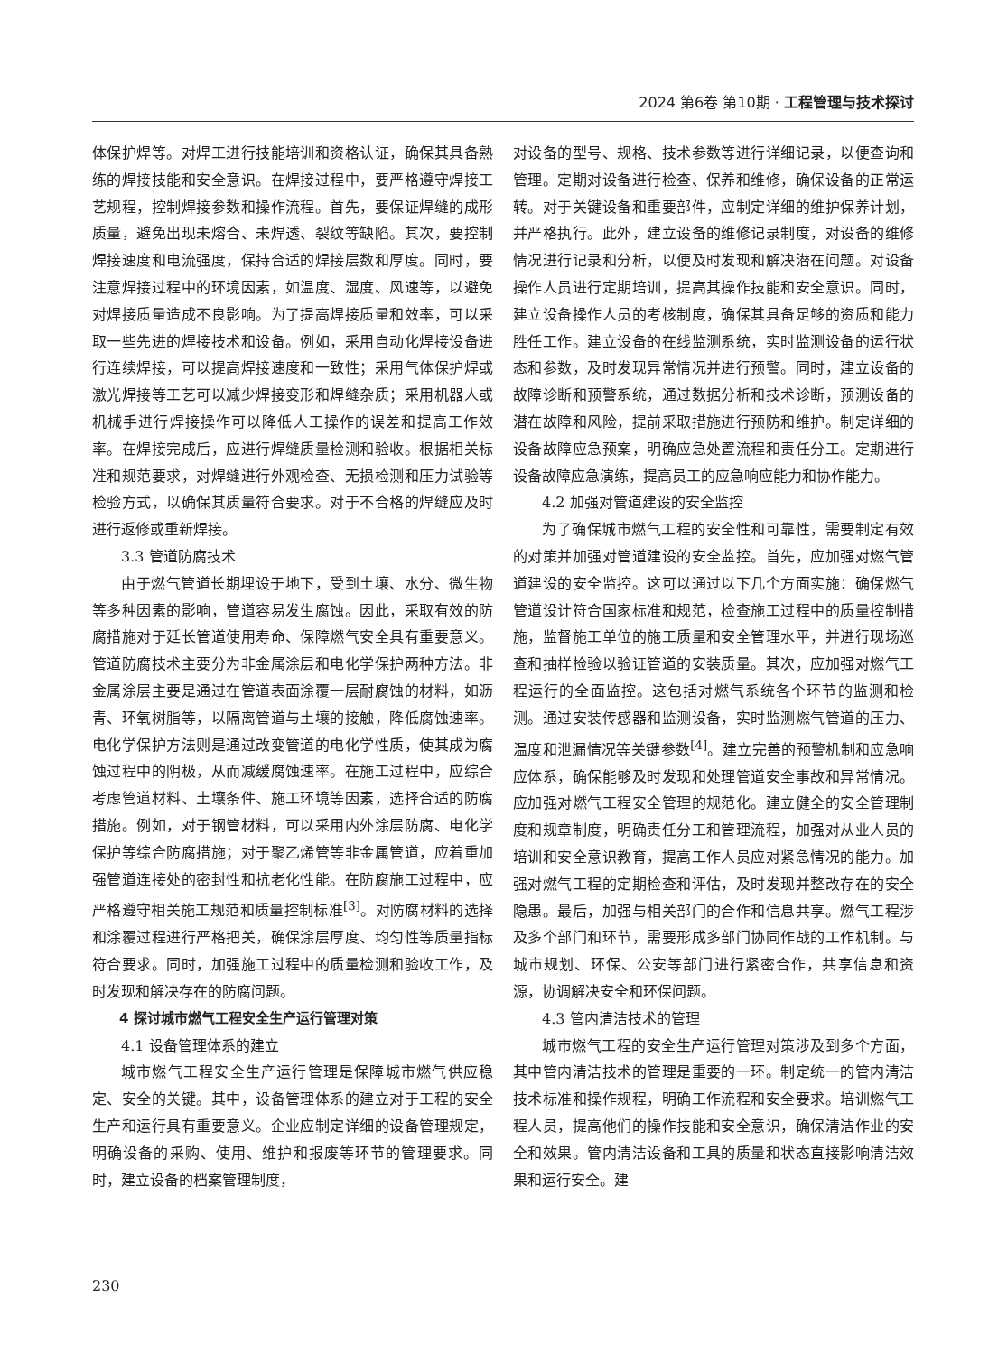2024 第6卷 第10期 · 工程管理与技术探讨
体保护焊等。对焊工进行技能培训和资格认证，确保其具备熟练的焊接技能和安全意识。在焊接过程中，要严格遵守焊接工艺规程，控制焊接参数和操作流程。首先，要保证焊缝的成形质量，避免出现未熔合、未焊透、裂纹等缺陷。其次，要控制焊接速度和电流强度，保持合适的焊接层数和厚度。同时，要注意焊接过程中的环境因素，如温度、湿度、风速等，以避免对焊接质量造成不良影响。为了提高焊接质量和效率，可以采取一些先进的焊接技术和设备。例如，采用自动化焊接设备进行连续焊接，可以提高焊接速度和一致性；采用气体保护焊或激光焊接等工艺可以减少焊接变形和焊缝杂质；采用机器人或机械手进行焊接操作可以降低人工操作的误差和提高工作效率。在焊接完成后，应进行焊缝质量检测和验收。根据相关标准和规范要求，对焊缝进行外观检查、无损检测和压力试验等检验方式，以确保其质量符合要求。对于不合格的焊缝应及时进行返修或重新焊接。
3.3 管道防腐技术
由于燃气管道长期埋设于地下，受到土壤、水分、微生物等多种因素的影响，管道容易发生腐蚀。因此，采取有效的防腐措施对于延长管道使用寿命、保障燃气安全具有重要意义。管道防腐技术主要分为非金属涂层和电化学保护两种方法。非金属涂层主要是通过在管道表面涂覆一层耐腐蚀的材料，如沥青、环氧树脂等，以隔离管道与土壤的接触，降低腐蚀速率。电化学保护方法则是通过改变管道的电化学性质，使其成为腐蚀过程中的阴极，从而减缓腐蚀速率。在施工过程中，应综合考虑管道材料、土壤条件、施工环境等因素，选择合适的防腐措施。例如，对于钢管材料，可以采用内外涂层防腐、电化学保护等综合防腐措施；对于聚乙烯管等非金属管道，应着重加强管道连接处的密封性和抗老化性能。在防腐施工过程中，应严格遵守相关施工规范和质量控制标准<sup>[3]</sup>。对防腐材料的选择和涂覆过程进行严格把关，确保涂层厚度、均匀性等质量指标符合要求。同时，加强施工过程中的质量检测和验收工作，及时发现和解决存在的防腐问题。
4 探讨城市燃气工程安全生产运行管理对策
4.1 设备管理体系的建立
城市燃气工程安全生产运行管理是保障城市燃气供应稳定、安全的关键。其中，设备管理体系的建立对于工程的安全生产和运行具有重要意义。企业应制定详细的设备管理规定，明确设备的采购、使用、维护和报废等环节的管理要求。同时，建立设备的档案管理制度，
对设备的型号、规格、技术参数等进行详细记录，以便查询和管理。定期对设备进行检查、保养和维修，确保设备的正常运转。对于关键设备和重要部件，应制定详细的维护保养计划，并严格执行。此外，建立设备的维修记录制度，对设备的维修情况进行记录和分析，以便及时发现和解决潜在问题。对设备操作人员进行定期培训，提高其操作技能和安全意识。同时，建立设备操作人员的考核制度，确保其具备足够的资质和能力胜任工作。建立设备的在线监测系统，实时监测设备的运行状态和参数，及时发现异常情况并进行预警。同时，建立设备的故障诊断和预警系统，通过数据分析和技术诊断，预测设备的潜在故障和风险，提前采取措施进行预防和维护。制定详细的设备故障应急预案，明确应急处置流程和责任分工。定期进行设备故障应急演练，提高员工的应急响应能力和协作能力。
4.2 加强对管道建设的安全监控
为了确保城市燃气工程的安全性和可靠性，需要制定有效的对策并加强对管道建设的安全监控。首先，应加强对燃气管道建设的安全监控。这可以通过以下几个方面实施：确保燃气管道设计符合国家标准和规范，检查施工过程中的质量控制措施，监督施工单位的施工质量和安全管理水平，并进行现场巡查和抽样检验以验证管道的安装质量。其次，应加强对燃气工程运行的全面监控。这包括对燃气系统各个环节的监测和检测。通过安装传感器和监测设备，实时监测燃气管道的压力、温度和泄漏情况等关键参数<sup>[4]</sup>。建立完善的预警机制和应急响应体系，确保能够及时发现和处理管道安全事故和异常情况。应加强对燃气工程安全管理的规范化。建立健全的安全管理制度和规章制度，明确责任分工和管理流程，加强对从业人员的培训和安全意识教育，提高工作人员应对紧急情况的能力。加强对燃气工程的定期检查和评估，及时发现并整改存在的安全隐患。最后，加强与相关部门的合作和信息共享。燃气工程涉及多个部门和环节，需要形成多部门协同作战的工作机制。与城市规划、环保、公安等部门进行紧密合作，共享信息和资源，协调解决安全和环保问题。
4.3 管内清洁技术的管理
城市燃气工程的安全生产运行管理对策涉及到多个方面，其中管内清洁技术的管理是重要的一环。制定统一的管内清洁技术标准和操作规程，明确工作流程和安全要求。培训燃气工程人员，提高他们的操作技能和安全意识，确保清洁作业的安全和效果。管内清洁设备和工具的质量和状态直接影响清洁效果和运行安全。建
230